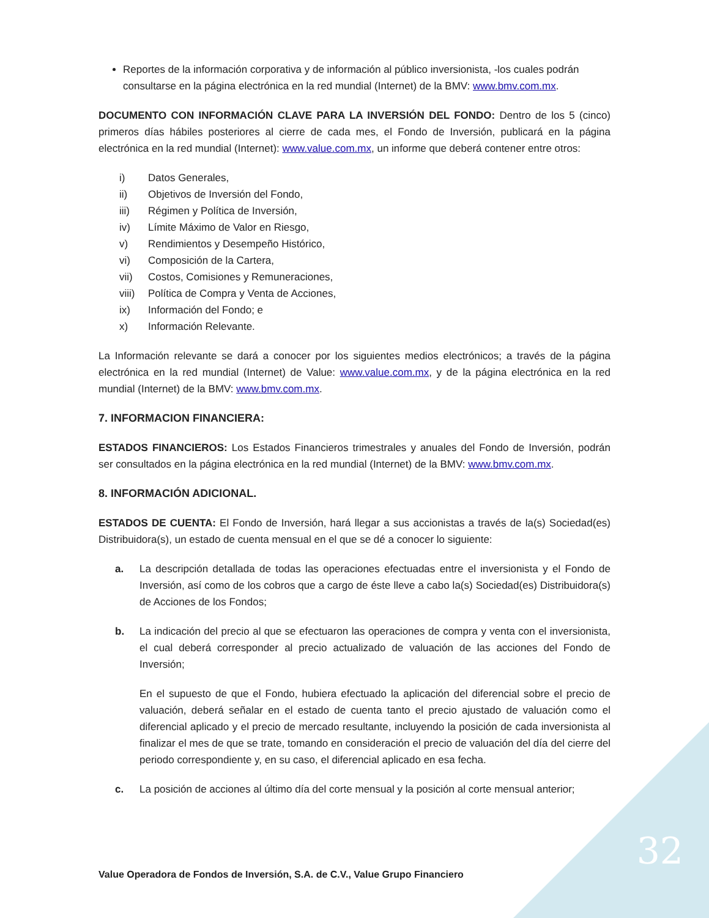Reportes de la información corporativa y de información al público inversionista, -los cuales podrán consultarse en la página electrónica en la red mundial (Internet) de la BMV: www.bmv.com.mx.
DOCUMENTO CON INFORMACIÓN CLAVE PARA LA INVERSIÓN DEL FONDO: Dentro de los 5 (cinco) primeros días hábiles posteriores al cierre de cada mes, el Fondo de Inversión, publicará en la página electrónica en la red mundial (Internet): www.value.com.mx, un informe que deberá contener entre otros:
i) Datos Generales,
ii) Objetivos de Inversión del Fondo,
iii) Régimen y Política de Inversión,
iv) Límite Máximo de Valor en Riesgo,
v) Rendimientos y Desempeño Histórico,
vi) Composición de la Cartera,
vii) Costos, Comisiones y Remuneraciones,
viii) Política de Compra y Venta de Acciones,
ix) Información del Fondo; e
x) Información Relevante.
La Información relevante se dará a conocer por los siguientes medios electrónicos; a través de la página electrónica en la red mundial (Internet) de Value: www.value.com.mx, y de la página electrónica en la red mundial (Internet) de la BMV: www.bmv.com.mx.
7. INFORMACION FINANCIERA:
ESTADOS FINANCIEROS: Los Estados Financieros trimestrales y anuales del Fondo de Inversión, podrán ser consultados en la página electrónica en la red mundial (Internet) de la BMV: www.bmv.com.mx.
8. INFORMACIÓN ADICIONAL.
ESTADOS DE CUENTA: El Fondo de Inversión, hará llegar a sus accionistas a través de la(s) Sociedad(es) Distribuidora(s), un estado de cuenta mensual en el que se dé a conocer lo siguiente:
a. La descripción detallada de todas las operaciones efectuadas entre el inversionista y el Fondo de Inversión, así como de los cobros que a cargo de éste lleve a cabo la(s) Sociedad(es) Distribuidora(s) de Acciones de los Fondos;
b. La indicación del precio al que se efectuaron las operaciones de compra y venta con el inversionista, el cual deberá corresponder al precio actualizado de valuación de las acciones del Fondo de Inversión;
En el supuesto de que el Fondo, hubiera efectuado la aplicación del diferencial sobre el precio de valuación, deberá señalar en el estado de cuenta tanto el precio ajustado de valuación como el diferencial aplicado y el precio de mercado resultante, incluyendo la posición de cada inversionista al finalizar el mes de que se trate, tomando en consideración el precio de valuación del día del cierre del periodo correspondiente y, en su caso, el diferencial aplicado en esa fecha.
c. La posición de acciones al último día del corte mensual y la posición al corte mensual anterior;
32
Value Operadora de Fondos de Inversión, S.A. de C.V., Value Grupo Financiero